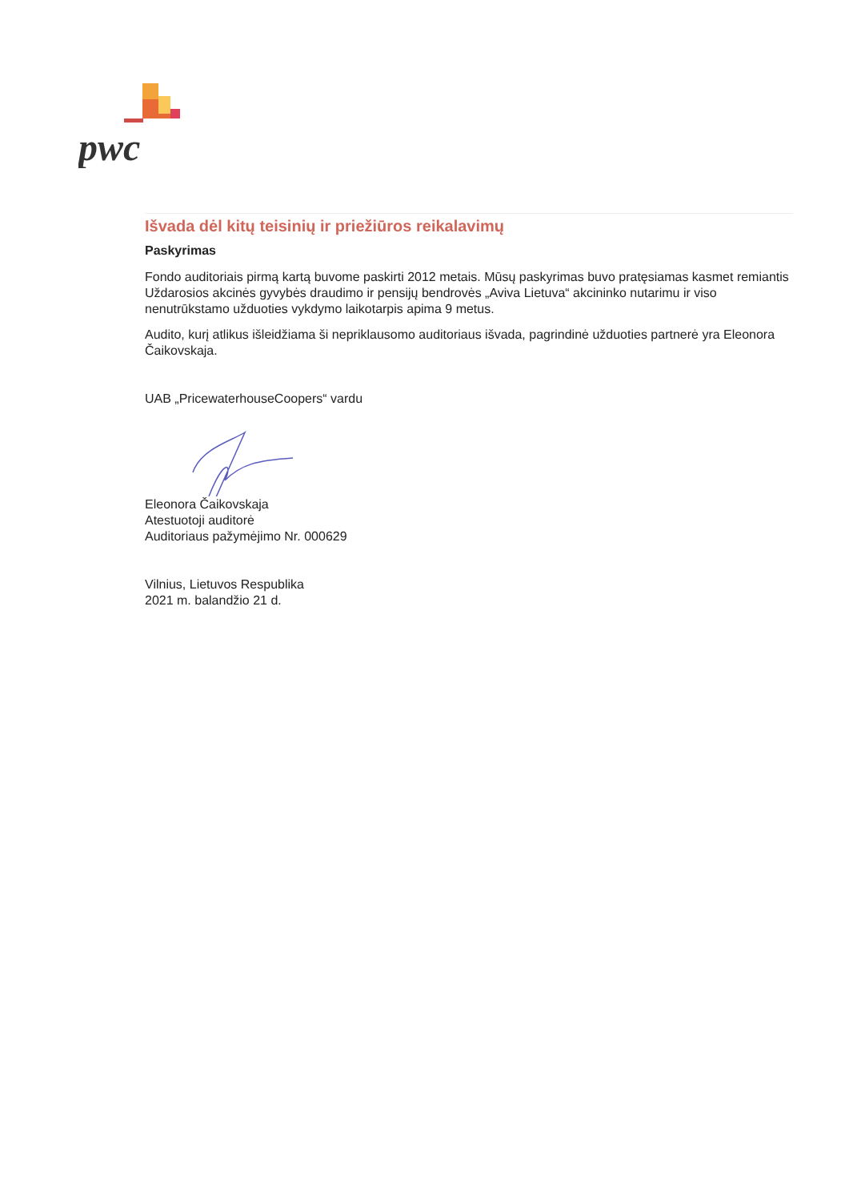pwc
Išvada dėl kitų teisinių ir priežiūros reikalavimų
Paskyrimas
Fondo auditoriais pirmą kartą buvome paskirti 2012 metais. Mūsų paskyrimas buvo pratęsiamas kasmet remiantis Uždarosios akcinės gyvybės draudimo ir pensijų bendrovės „Aviva Lietuva“ akcininko nutarimu ir viso nenutrūkstamo užduoties vykdymo laikotarpis apima 9 metus.
Audito, kurį atlikus išleidžiama ši nepriklausomo auditoriaus išvada, pagrindinė užduoties partnerė yra Eleonora Čaikovskaja.
UAB „PricewaterhouseCoopers“ vardu
Eleonora Čaikovskaja
Atestuotoji auditorė
Auditoriaus pažymėjimo Nr. 000629
Vilnius, Lietuvos Respublika
2021 m. balandžio 21 d.